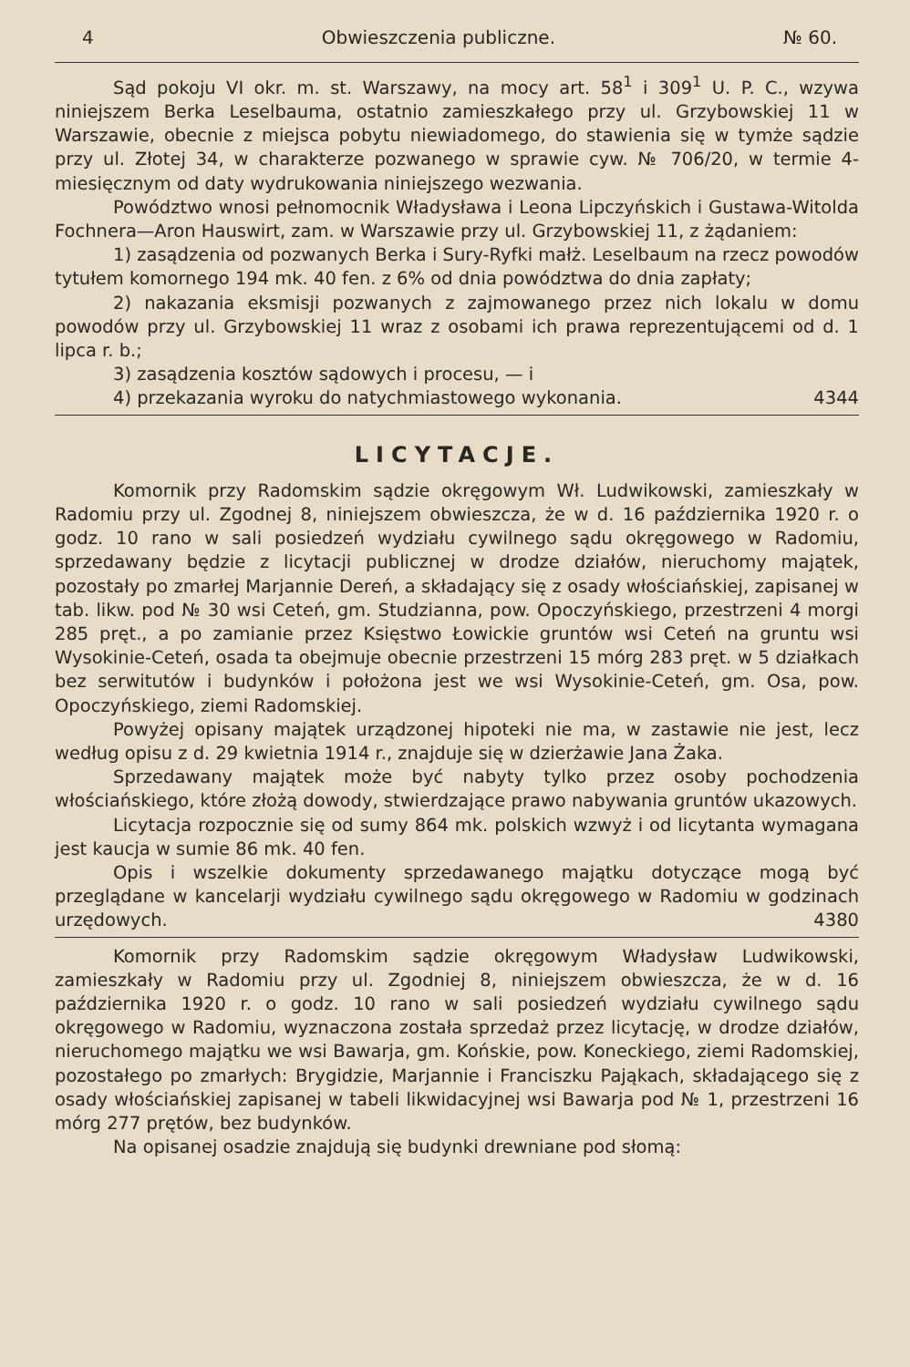4 Obwieszczenia publiczne. № 60.
Sąd pokoju VI okr. m. st. Warszawy, na mocy art. 58<sup>1</sup> i 309<sup>1</sup> U. P. C., wzywa niniejszem Berka Leselbauma, ostatnio zamieszkałego przy ul. Grzybowskiej 11 w Warszawie, obecnie z miejsca pobytu niewiadomego, do stawienia się w tymże sądzie przy ul. Złotej 34, w charakterze pozwanego w sprawie cyw. № 706/20, w termie 4-miesięcznym od daty wydrukowania niniejszego wezwania.
Powództwo wnosi pełnomocnik Władysława i Leona Lipczyńskich i Gustawa-Witolda Fochnera—Aron Hauswirt, zam. w Warszawie przy ul. Grzybowskiej 11, z żądaniem:
1) zasądzenia od pozwanych Berka i Sury-Ryfki małż. Leselbaum na rzecz powodów tytułem komornego 194 mk. 40 fen. z 6% od dnia powództwa do dnia zapłaty;
2) nakazania eksmisji pozwanych z zajmowanego przez nich lokalu w domu powodów przy ul. Grzybowskiej 11 wraz z osobami ich prawa reprezentującemi od d. 1 lipca r. b.;
3) zasądzenia kosztów sądowych i procesu, — i
4) przekazania wyroku do natychmiastowego wykonania. 4344
LICYTACJE.
Komornik przy Radomskim sądzie okręgowym Wł. Ludwikowski, zamieszkały w Radomiu przy ul. Zgodnej 8, niniejszem obwieszcza, że w d. 16 października 1920 r. o godz. 10 rano w sali posiedzeń wydziału cywilnego sądu okręgowego w Radomiu, sprzedawany będzie z licytacji publicznej w drodze działów, nieruchomy majątek, pozostały po zmarłej Marjannie Dereń, a składający się z osady włościańskiej, zapisanej w tab. likw. pod № 30 wsi Ceteń, gm. Studzianna, pow. Opoczyńskiego, przestrzeni 4 morgi 285 pręt., a po zamianie przez Księstwo Łowickie gruntów wsi Ceteń na gruntu wsi Wysokinie-Ceteń, osada ta obejmuje obecnie przestrzeni 15 mórg 283 pręt. w 5 działkach bez serwitutów i budynków i położona jest we wsi Wysokinie-Ceteń, gm. Osa, pow. Opoczyńskiego, ziemi Radomskiej.
Powyżej opisany majątek urządzonej hipoteki nie ma, w zastawie nie jest, lecz według opisu z d. 29 kwietnia 1914 r., znajduje się w dzierżawie Jana Żaka.
Sprzedawany majątek może być nabyty tylko przez osoby pochodzenia włościańskiego, które złożą dowody, stwierdzające prawo nabywania gruntów ukazowych.
Licytacja rozpocznie się od sumy 864 mk. polskich wzwyż i od licytanta wymagana jest kaucja w sumie 86 mk. 40 fen.
Opis i wszelkie dokumenty sprzedawanego majątku dotyczące mogą być przeglądane w kancelarji wydziału cywilnego sądu okręgowego w Radomiu w godzinach urzędowych. 4380
Komornik przy Radomskim sądzie okręgowym Władysław Ludwikowski, zamieszkały w Radomiu przy ul. Zgodniej 8, niniejszem obwieszcza, że w d. 16 października 1920 r. o godz. 10 rano w sali posiedzeń wydziału cywilnego sądu okręgowego w Radomiu, wyznaczona została sprzedaż przez licytację, w drodze działów, nieruchomego majątku we wsi Bawarja, gm. Końskie, pow. Koneckiego, ziemi Radomskiej, pozostałego po zmarłych: Brygidzie, Marjannie i Franciszku Pająkach, składającego się z osady włościańskiej zapisanej w tabeli likwidacyjnej wsi Bawarja pod № 1, przestrzeni 16 mórg 277 prętów, bez budynków.
Na opisanej osadzie znajdują się budynki drewniane pod słomą: